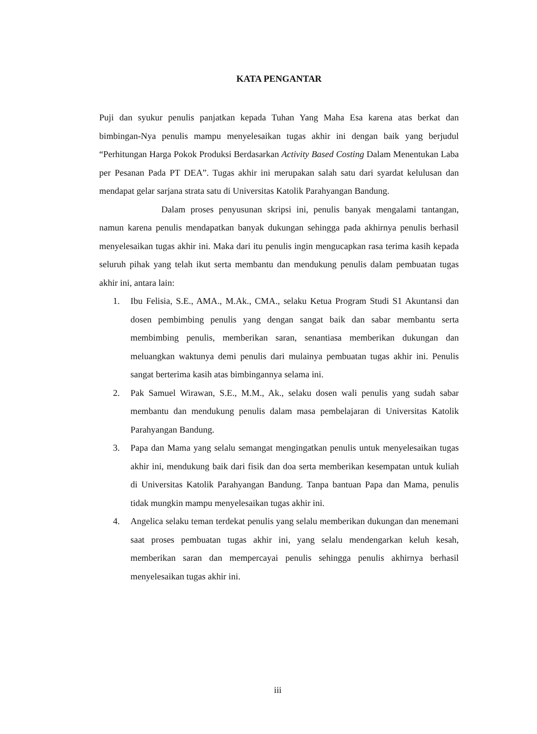KATA PENGANTAR
Puji dan syukur penulis panjatkan kepada Tuhan Yang Maha Esa karena atas berkat dan bimbingan-Nya penulis mampu menyelesaikan tugas akhir ini dengan baik yang berjudul “Perhitungan Harga Pokok Produksi Berdasarkan Activity Based Costing Dalam Menentukan Laba per Pesanan Pada PT DEA”. Tugas akhir ini merupakan salah satu dari syardat kelulusan dan mendapat gelar sarjana strata satu di Universitas Katolik Parahyangan Bandung.
Dalam proses penyusunan skripsi ini, penulis banyak mengalami tantangan, namun karena penulis mendapatkan banyak dukungan sehingga pada akhirnya penulis berhasil menyelesaikan tugas akhir ini. Maka dari itu penulis ingin mengucapkan rasa terima kasih kepada seluruh pihak yang telah ikut serta membantu dan mendukung penulis dalam pembuatan tugas akhir ini, antara lain:
1. Ibu Felisia, S.E., AMA., M.Ak., CMA., selaku Ketua Program Studi S1 Akuntansi dan dosen pembimbing penulis yang dengan sangat baik dan sabar membantu serta membimbing penulis, memberikan saran, senantiasa memberikan dukungan dan meluangkan waktunya demi penulis dari mulainya pembuatan tugas akhir ini. Penulis sangat berterima kasih atas bimbingannya selama ini.
2. Pak Samuel Wirawan, S.E., M.M., Ak., selaku dosen wali penulis yang sudah sabar membantu dan mendukung penulis dalam masa pembelajaran di Universitas Katolik Parahyangan Bandung.
3. Papa dan Mama yang selalu semangat mengingatkan penulis untuk menyelesaikan tugas akhir ini, mendukung baik dari fisik dan doa serta memberikan kesempatan untuk kuliah di Universitas Katolik Parahyangan Bandung. Tanpa bantuan Papa dan Mama, penulis tidak mungkin mampu menyelesaikan tugas akhir ini.
4. Angelica selaku teman terdekat penulis yang selalu memberikan dukungan dan menemani saat proses pembuatan tugas akhir ini, yang selalu mendengarkan keluh kesah, memberikan saran dan mempercayai penulis sehingga penulis akhirnya berhasil menyelesaikan tugas akhir ini.
iii